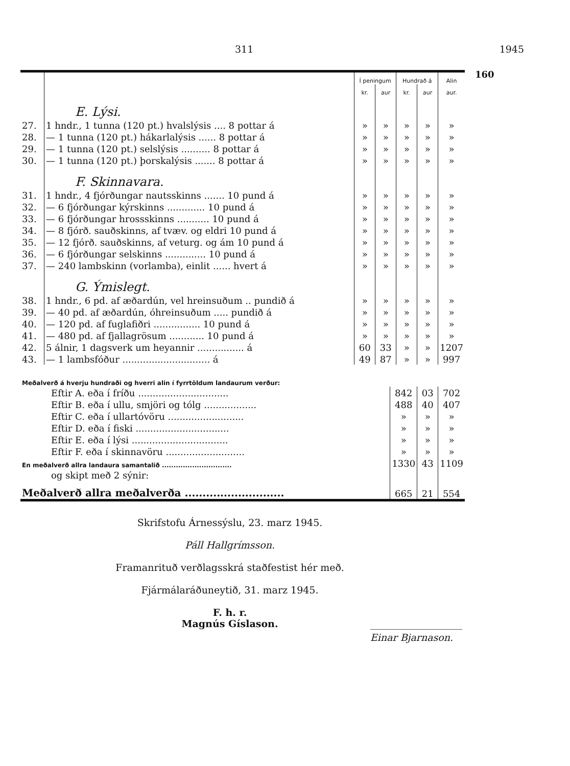311 1945
160
| | | Í peningum | | Hundrað á | | Alin |
| | | kr. | aur | kr. | aur | aur. |
| | E. Lýsi. | | | | | |
| 27. | 1 hndr., 1 tunna (120 pt.) hvalslýsis .... 8 pottar á | » | » | » | » | » |
| 28. | — 1 tunna (120 pt.) hákarlalýsis ...... 8 pottar á | » | » | » | » | » |
| 29. | — 1 tunna (120 pt.) selslýsis .......... 8 pottar á | » | » | » | » | » |
| 30. | — 1 tunna (120 pt.) þorskalýsis ....... 8 pottar á | » | » | » | » | » |
| | F. Skinnavara. | | | | | |
| 31. | 1 hndr., 4 fjórðungar nautsskinns ....... 10 pund á | » | » | » | » | » |
| 32. | — 6 fjórðungar kýrskinns ............. 10 pund á | » | » | » | » | » |
| 33. | — 6 fjórðungar hrossskinns ........... 10 pund á | » | » | » | » | » |
| 34. | — 8 fjórð. sauðskinns, af tvæv. og eldri 10 pund á | » | » | » | » | » |
| 35. | — 12 fjórð. sauðskinns, af veturg. og ám 10 pund á | » | » | » | » | » |
| 36. | — 6 fjórðungar selskinns .............. 10 pund á | » | » | » | » | » |
| 37. | — 240 lambskinn (vorlamba), einlit ...... hvert á | » | » | » | » | » |
| | G. Ýmislegt. | | | | | |
| 38. | 1 hndr., 6 pd. af æðardún, vel hreinsuðum .. pundið á | » | » | » | » | » |
| 39. | — 40 pd. af æðardún, óhreinsuðum ..... pundið á | » | » | » | » | » |
| 40. | — 120 pd. af fuglafiðri ................ 10 pund á | » | » | » | » | » |
| 41. | — 480 pd. af fjallagrösum ............ 10 pund á | » | » | » | » | » |
| 42. | 5 álnir, 1 dagsverk um heyannir ................ á | 60 | 33 | » | » | 1207 |
| 43. | — 1 lambsfóður .............................. á | 49 | 87 | » | » | 997 |
| Meðalverð á hverju hundraði og hverri alin í fyrrtöldum landaurum verður: | | | |
| Eftir A. eða í fríðu ............................... | 842 | 03 | 702 |
| Eftir B. eða í ullu, smjöri og tólg .................. | 488 | 40 | 407 |
| Eftir C. eða í ullartóvöru .......................... | » | » | » |
| Eftir D. eða í fiski ................................ | » | » | » |
| Eftir E. eða í lýsi ................................. | » | » | » |
| Eftir F. eða í skinnavöru ........................... | » | » | » |
| En meðalverð allra landaura samantalið .............................. | 1330 | 43 | 1109 |
| og skipt með 2 sýnir: | | | |
| Meðalverð allra meðalverða ............................ | 665 | 21 | 554 |
Skrifstofu Árnessýslu, 23. marz 1945.
Páll Hallgrímsson.
Framanrituð verðlagsskrá staðfestist hér með.
Fjármálaráðuneytið, 31. marz 1945.
F. h. r.
Magnús Gíslason.
Einar Bjarnason.